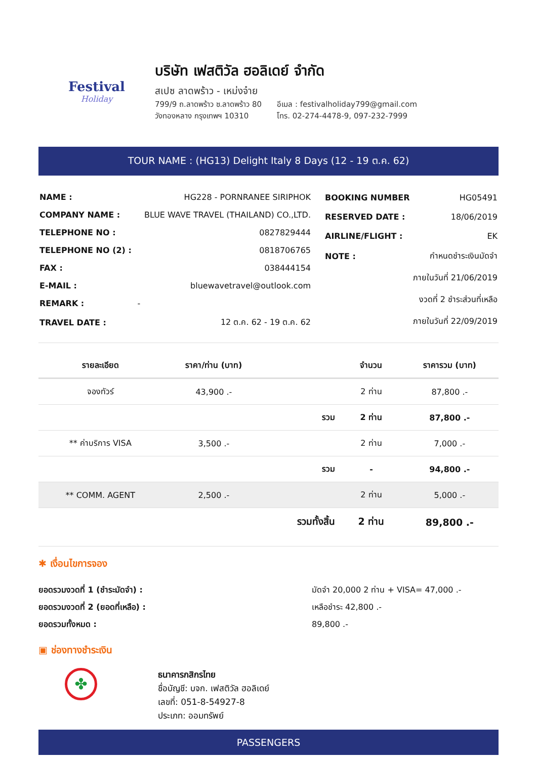Festival
Holiday
บริษัท เฟสติวัล ฮอลิเดย์ จำกัด
สเปซ ลาดพร้าว - เหม่งจ๋าย
799/9 ถ.ลาดพร้าว ซ.ลาดพร้าว 80
วังทองหลาง กรุงเทพฯ 10310
อีเมล : festivalholiday799@gmail.com
โทร. 02-274-4478-9, 097-232-7999
TOUR NAME : (HG13) Delight Italy 8 Days (12 - 19 ต.ค. 62)
| NAME : | HG228 - PORNRANEE SIRIPHOK |
| COMPANY NAME : | BLUE WAVE TRAVEL (THAILAND) CO.,LTD. |
| TELEPHONE NO : | 0827829444 |
| TELEPHONE NO (2) : | 0818706765 |
| FAX : | 038444154 |
| E-MAIL : | bluewavetravel@outlook.com |
| REMARK : | - |
| TRAVEL DATE : | 12 ต.ค. 62 - 19 ต.ค. 62 |
| BOOKING NUMBER | HG05491 |
| RESERVED DATE : | 18/06/2019 |
| AIRLINE/FLIGHT : | EK |
| NOTE : | กำหนดชำระเงินมัดจำ |
| | ภายในวันที่ 21/06/2019 |
| | งวดที่ 2 ชำระส่วนที่เหลือ |
| | ภายในวันที่ 22/09/2019 |
| รายละเอียด | ราคา/ท่าน (บาท) | | จำนวน | ราคารวม (บาท) |
| --- | --- | --- | --- | --- |
| จองทัวร์ | 43,900 .- | | 2 ท่าน | 87,800 .- |
| | | รวม | 2 ท่าน | 87,800 .- |
| ** ค่าบริการ VISA | 3,500 .- | | 2 ท่าน | 7,000 .- |
| | | รวม | - | 94,800 .- |
| ** COMM. AGENT | 2,500 .- | | 2 ท่าน | 5,000 .- |
| | | รวมทั้งสิ้น | 2 ท่าน | 89,800 .- |
✱ เงื่อนไขการจอง
ยอดรวมงวดที่ 1 (ชำระมัดจำ) :
ยอดรวมงวดที่ 2 (ยอดที่เหลือ) :
ยอดรวมทั้งหมด :
มัดจำ 20,000 2 ท่าน + VISA= 47,000 .-
เหลือชำระ 42,800 .-
89,800 .-
▣ ช่องทางชำระเงิน
✤
ธนาคารกสิกรไทย
ชื่อบัญชี: บจก. เฟสติวัล ฮอลิเดย์
เลขที่: 051-8-54927-8
ประเภท: ออมทรัพย์
PASSENGERS